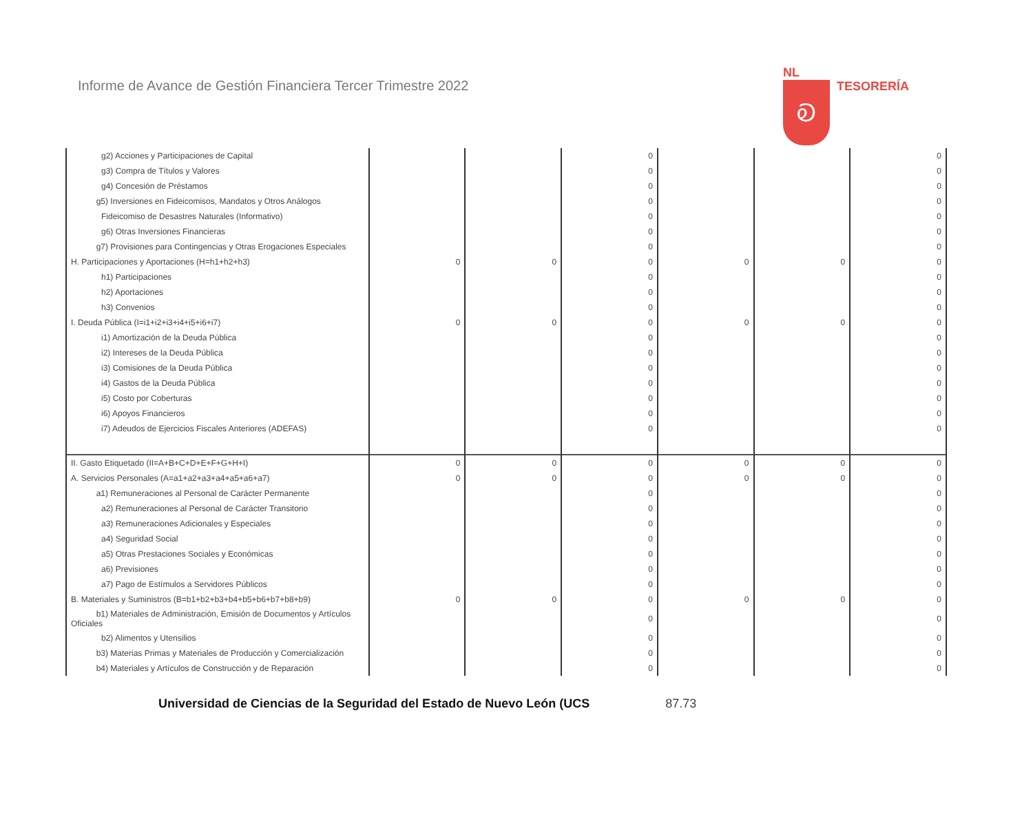Informe de Avance de Gestión Financiera Tercer Trimestre 2022
NL
Ꭷ
TESORERÍA
| g2) Acciones y Participaciones de Capital | | | 0 | | | 0 |
| g3) Compra de Títulos y Valores | | | 0 | | | 0 |
| g4) Concesión de Préstamos | | | 0 | | | 0 |
| g5) Inversiones en Fideicomisos, Mandatos y Otros Análogos | | | 0 | | | 0 |
| Fideicomiso de Desastres Naturales (Informativo) | | | 0 | | | 0 |
| g6) Otras Inversiones Financieras | | | 0 | | | 0 |
| g7) Provisiones para Contingencias y Otras Erogaciones Especiales | | | 0 | | | 0 |
| H. Participaciones y Aportaciones (H=h1+h2+h3) | 0 | 0 | 0 | 0 | 0 | 0 |
| h1) Participaciones | | | 0 | | | 0 |
| h2) Aportaciones | | | 0 | | | 0 |
| h3) Convenios | | | 0 | | | 0 |
| I. Deuda Pública (I=i1+i2+i3+i4+i5+i6+i7) | 0 | 0 | 0 | 0 | 0 | 0 |
| i1) Amortización de la Deuda Pública | | | 0 | | | 0 |
| i2) Intereses de la Deuda Pública | | | 0 | | | 0 |
| i3) Comisiones de la Deuda Pública | | | 0 | | | 0 |
| i4) Gastos de la Deuda Pública | | | 0 | | | 0 |
| i5) Costo por Coberturas | | | 0 | | | 0 |
| i6) Apoyos Financieros | | | 0 | | | 0 |
| i7) Adeudos de Ejercicios Fiscales Anteriores (ADEFAS) | | | 0 | | | 0 |
| II. Gasto Etiquetado (II=A+B+C+D+E+F+G+H+I) | 0 | 0 | 0 | 0 | 0 | 0 |
| A. Servicios Personales (A=a1+a2+a3+a4+a5+a6+a7) | 0 | 0 | 0 | 0 | 0 | 0 |
| a1) Remuneraciones al Personal de Carácter Permanente | | | 0 | | | 0 |
| a2) Remuneraciones al Personal de Carácter Transitorio | | | 0 | | | 0 |
| a3) Remuneraciones Adicionales y Especiales | | | 0 | | | 0 |
| a4) Seguridad Social | | | 0 | | | 0 |
| a5) Otras Prestaciones Sociales y Económicas | | | 0 | | | 0 |
| a6) Previsiones | | | 0 | | | 0 |
| a7) Pago de Estímulos a Servidores Públicos | | | 0 | | | 0 |
| B. Materiales y Suministros (B=b1+b2+b3+b4+b5+b6+b7+b8+b9) | 0 | 0 | 0 | 0 | 0 | 0 |
| b1) Materiales de Administración, Emisión de Documentos y Artículos Oficiales | | | 0 | | | 0 |
| b2) Alimentos y Utensilios | | | 0 | | | 0 |
| b3) Materias Primas y Materiales de Producción y Comercialización | | | 0 | | | 0 |
| b4) Materiales y Artículos de Construcción y de Reparación | | | 0 | | | 0 |
Universidad de Ciencias de la Seguridad del Estado de Nuevo León (UCS 87.73